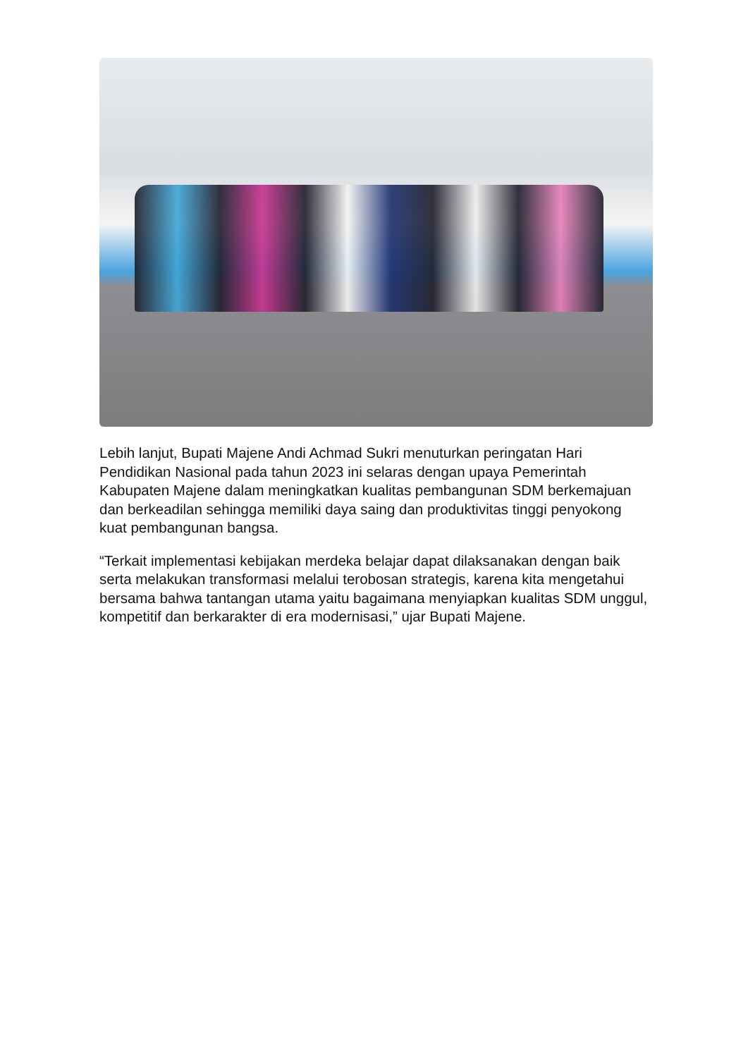Lebih lanjut, Bupati Majene Andi Achmad Sukri menuturkan peringatan Hari Pendidikan Nasional pada tahun 2023 ini selaras dengan upaya Pemerintah Kabupaten Majene dalam meningkatkan kualitas pembangunan SDM berkemajuan dan berkeadilan sehingga memiliki daya saing dan produktivitas tinggi penyokong kuat pembangunan bangsa.
“Terkait implementasi kebijakan merdeka belajar dapat dilaksanakan dengan baik serta melakukan transformasi melalui terobosan strategis, karena kita mengetahui bersama bahwa tantangan utama yaitu bagaimana menyiapkan kualitas SDM unggul, kompetitif dan berkarakter di era modernisasi,” ujar Bupati Majene.